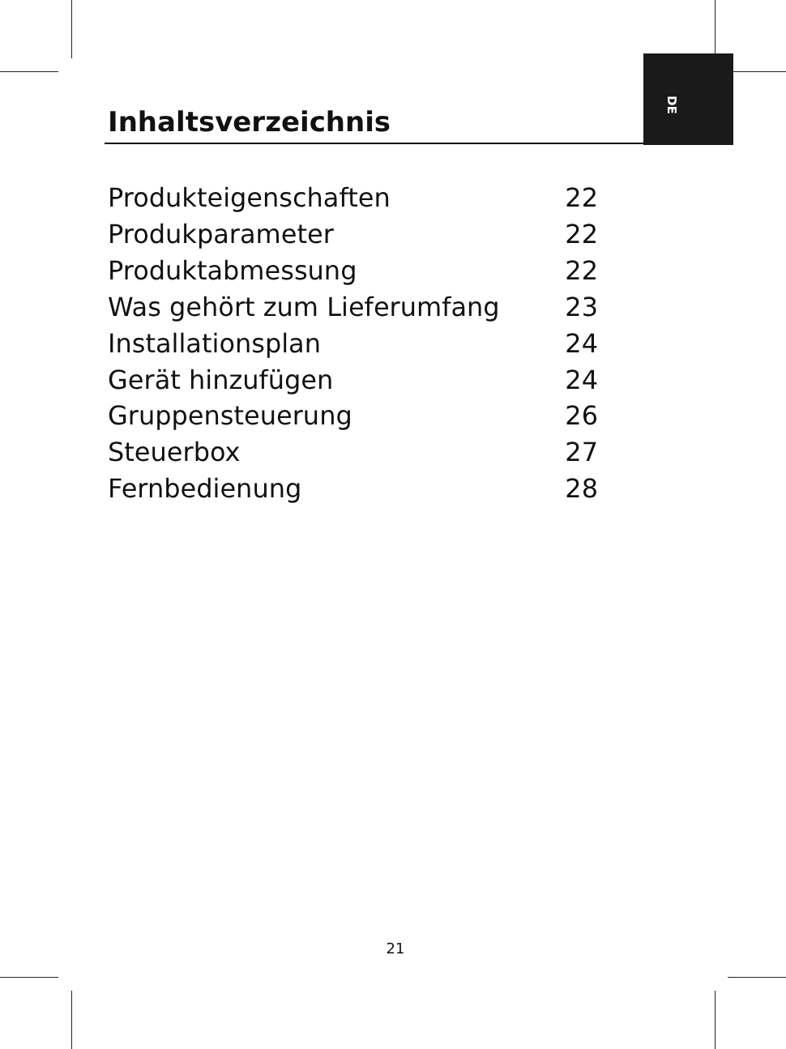DE
Inhaltsverzeichnis
Produkteigenschaften 22
Produkparameter 22
Produktabmessung 22
Was gehört zum Lieferumfang 23
Installationsplan 24
Gerät hinzufügen 24
Gruppensteuerung 26
Steuerbox 27
Fernbedienung 28
21